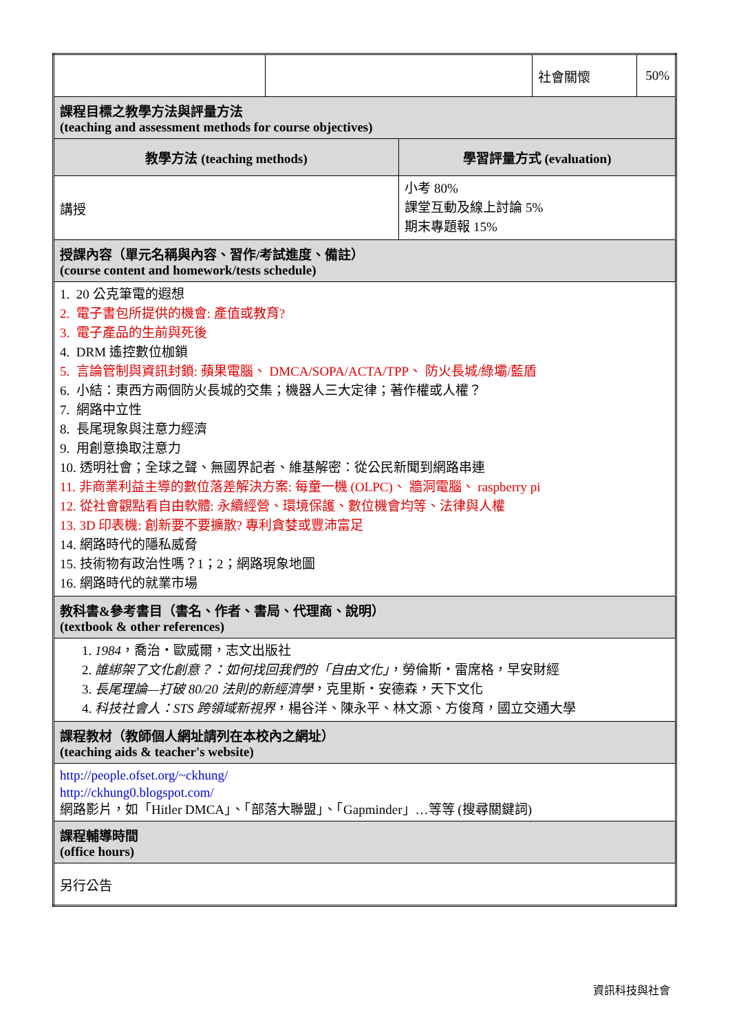| | | | 社會關懷 | 50% |
| 課程目標之教學方法與評量方法 (teaching and assessment methods for course objectives) | | | | |
| 教學方法 (teaching methods) | | 學習評量方式 (evaluation) | | |
| 講授 | | 小考 80% 課堂互動及線上討論 5% 期末專題報 15% | | |
| 授課內容（單元名稱與內容、習作/考試進度、備註） (course content and homework/tests schedule) | | | | |
| 1. 20 公克筆電的遐想 2. 電子書包所提供的機會: 產值或教育? 3. 電子產品的生前與死後 4. DRM 遙控數位枷鎖 5. 言論管制與資訊封鎖: 蘋果電腦、 DMCA/SOPA/ACTA/TPP、 防火長城/綠壩/藍盾 6. 小結：東西方兩個防火長城的交集；機器人三大定律；著作權或人權？ 7. 網路中立性 8. 長尾現象與注意力經濟 9. 用創意換取注意力 10. 透明社會；全球之聲、無國界記者、維基解密：從公民新聞到網路串連 11. 非商業利益主導的數位落差解決方案: 每童一機 (OLPC)、 牆洞電腦、 raspberry pi 12. 從社會觀點看自由軟體: 永續經營、環境保護、數位機會均等、法律與人權 13. 3D 印表機: 創新要不要擴散? 專利貪婪或豐沛富足 14. 網路時代的隱私威脅 15. 技術物有政治性嗎？1；2；網路現象地圖 16. 網路時代的就業市場 | | | | |
| 教科書&參考書目（書名、作者、書局、代理商、說明） (textbook & other references) | | | | |
| 1. 1984 ，喬治・歐威爾，志文出版社 2. 誰綁架了文化創意？：如何找回我們的「自由文化」 ，勞倫斯・雷席格，早安財經 3. 長尾理論—打破 80/20 法則的新經濟學 ，克里斯・安德森，天下文化 4. 科技社會人：STS 跨領域新視界 ，楊谷洋、陳永平、林文源、方俊育，國立交通大學 | | | | |
| 課程教材（教師個人網址請列在本校內之網址） (teaching aids & teacher's website) | | | | |
| http://people.ofset.org/~ckhung/ http://ckhung0.blogspot.com/ 網路影片，如「Hitler DMCA」、「部落大聯盟」、「Gapminder」…等等 (搜尋關鍵詞) | | | | |
| 課程輔導時間 (office hours) | | | | |
| 另行公告 | | | | |
資訊科技與社會